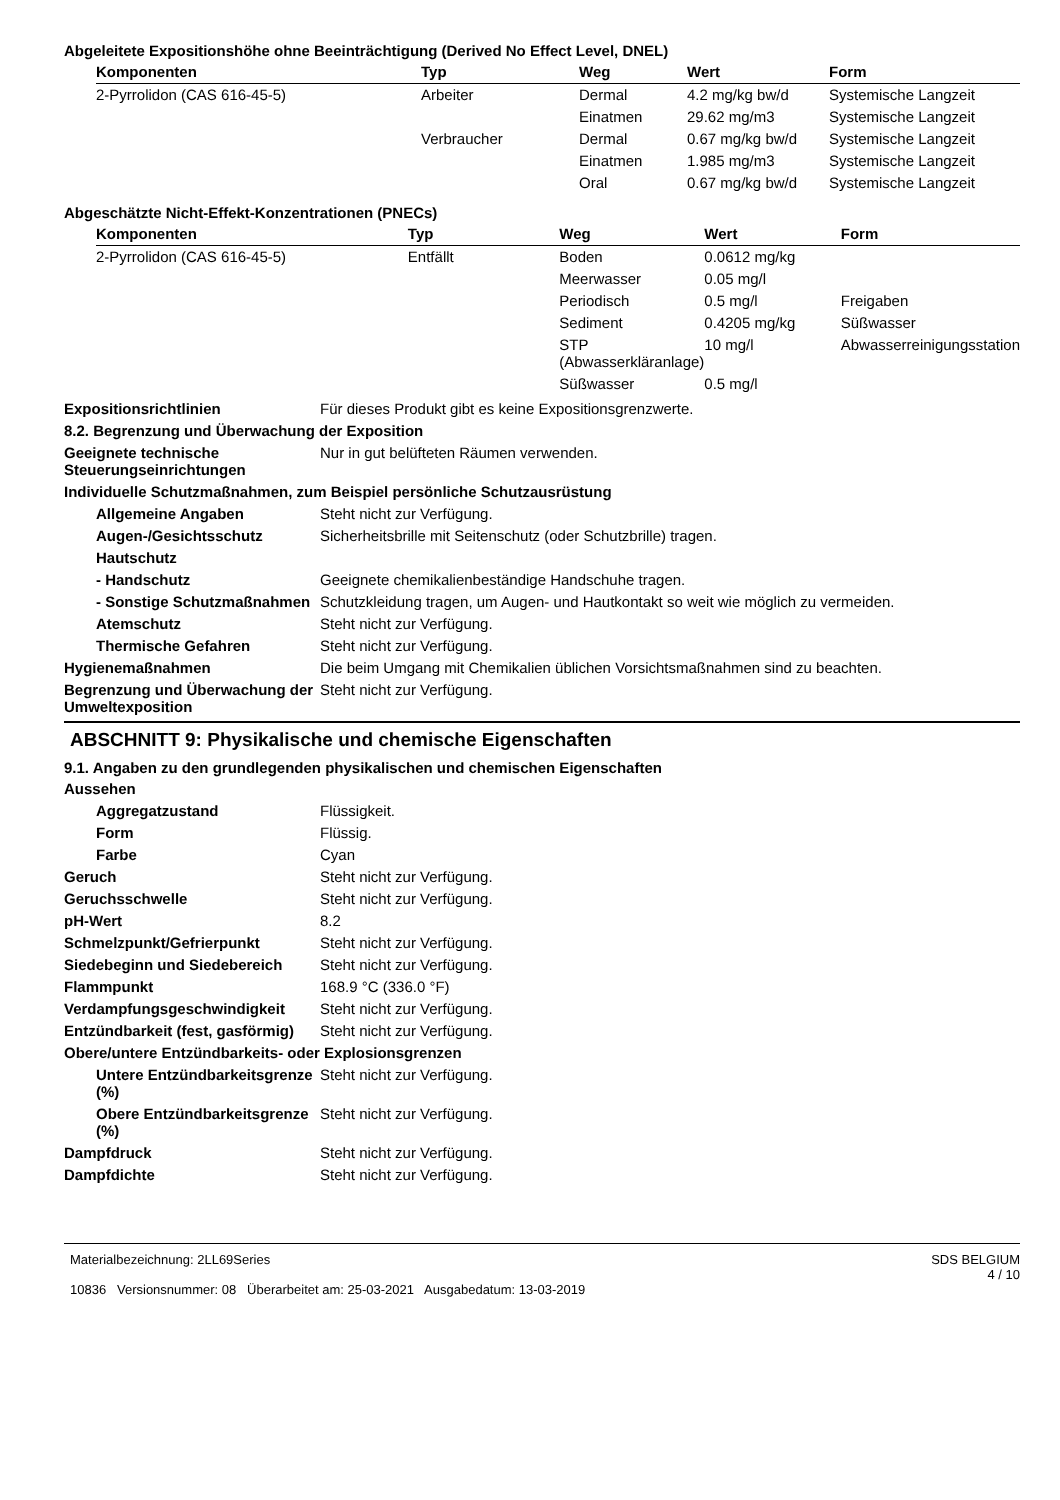Abgeleitete Expositionshöhe ohne Beeinträchtigung (Derived No Effect Level, DNEL)
| Komponenten | Typ | Weg | Wert | Form |
| --- | --- | --- | --- | --- |
| 2-Pyrrolidon (CAS 616-45-5) | Arbeiter | Dermal | 4.2 mg/kg bw/d | Systemische Langzeit |
| | | Einatmen | 29.62 mg/m3 | Systemische Langzeit |
| | Verbraucher | Dermal | 0.67 mg/kg bw/d | Systemische Langzeit |
| | | Einatmen | 1.985 mg/m3 | Systemische Langzeit |
| | | Oral | 0.67 mg/kg bw/d | Systemische Langzeit |
Abgeschätzte Nicht-Effekt-Konzentrationen (PNECs)
| Komponenten | Typ | Weg | Wert | Form |
| --- | --- | --- | --- | --- |
| 2-Pyrrolidon (CAS 616-45-5) | Entfällt | Boden | 0.0612 mg/kg | |
| | | Meerwasser | 0.05 mg/l | |
| | | Periodisch | 0.5 mg/l | Freigaben |
| | | Sediment | 0.4205 mg/kg | Süßwasser |
| | | STP (Abwasserkläranlage) | 10 mg/l | Abwasserreinigungsstation |
| | | Süßwasser | 0.5 mg/l | |
Expositionsrichtlinien Für dieses Produkt gibt es keine Expositionsgrenzwerte.
8.2. Begrenzung und Überwachung der Exposition
Geeignete technische Steuerungseinrichtungen
Nur in gut belüfteten Räumen verwenden.
Individuelle Schutzmaßnahmen, zum Beispiel persönliche Schutzausrüstung
Allgemeine Angaben Steht nicht zur Verfügung.
Augen-/Gesichtsschutz Sicherheitsbrille mit Seitenschutz (oder Schutzbrille) tragen.
Hautschutz
- Handschutz Geeignete chemikalienbeständige Handschuhe tragen.
- Sonstige Schutzmaßnahmen
Schutzkleidung tragen, um Augen- und Hautkontakt so weit wie möglich zu vermeiden.
Atemschutz Steht nicht zur Verfügung.
Thermische Gefahren Steht nicht zur Verfügung.
Hygienemaßnahmen Die beim Umgang mit Chemikalien üblichen Vorsichtsmaßnahmen sind zu beachten.
Begrenzung und Überwachung der Umweltexposition
Steht nicht zur Verfügung.
ABSCHNITT 9: Physikalische und chemische Eigenschaften
9.1. Angaben zu den grundlegenden physikalischen und chemischen Eigenschaften
Aussehen
Aggregatzustand Flüssigkeit.
Form Flüssig.
Farbe Cyan
Geruch Steht nicht zur Verfügung.
Geruchsschwelle Steht nicht zur Verfügung.
pH-Wert 8.2
Schmelzpunkt/Gefrierpunkt Steht nicht zur Verfügung.
Siedebeginn und Siedebereich Steht nicht zur Verfügung.
Flammpunkt 168.9 °C (336.0 °F)
Verdampfungsgeschwindigkeit Steht nicht zur Verfügung.
Entzündbarkeit (fest, gasförmig)
Steht nicht zur Verfügung.
Obere/untere Entzündbarkeits- oder Explosionsgrenzen
Untere Entzündbarkeitsgrenze (%)
Steht nicht zur Verfügung.
Obere Entzündbarkeitsgrenze (%)
Steht nicht zur Verfügung.
Dampfdruck Steht nicht zur Verfügung.
Dampfdichte Steht nicht zur Verfügung.
Materialbezeichnung: 2LL69Series
10836 Versionsnummer: 08 Überarbeitet am: 25-03-2021 Ausgabedatum: 13-03-2019
SDS BELGIUM
4 / 10